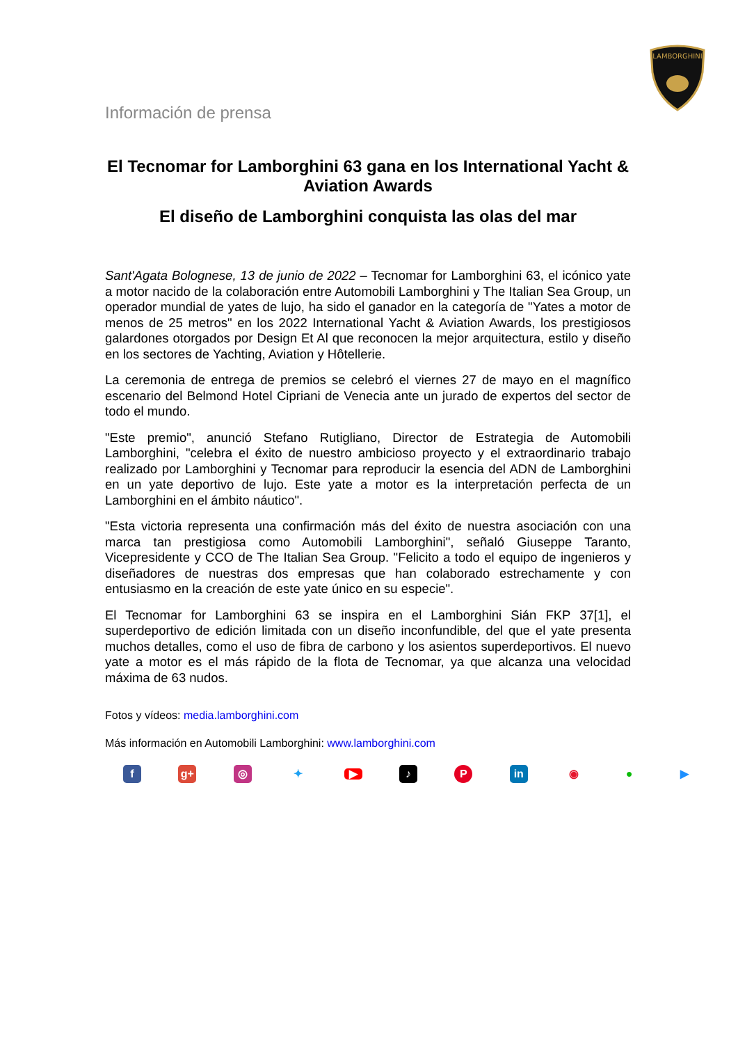LAMBORGHINI
Información de prensa
El Tecnomar for Lamborghini 63 gana en los International Yacht & Aviation Awards
El diseño de Lamborghini conquista las olas del mar
Sant'Agata Bolognese, 13 de junio de 2022 – Tecnomar for Lamborghini 63, el icónico yate a motor nacido de la colaboración entre Automobili Lamborghini y The Italian Sea Group, un operador mundial de yates de lujo, ha sido el ganador en la categoría de "Yates a motor de menos de 25 metros" en los 2022 International Yacht & Aviation Awards, los prestigiosos galardones otorgados por Design Et Al que reconocen la mejor arquitectura, estilo y diseño en los sectores de Yachting, Aviation y Hôtellerie.
La ceremonia de entrega de premios se celebró el viernes 27 de mayo en el magnífico escenario del Belmond Hotel Cipriani de Venecia ante un jurado de expertos del sector de todo el mundo.
"Este premio", anunció Stefano Rutigliano, Director de Estrategia de Automobili Lamborghini, "celebra el éxito de nuestro ambicioso proyecto y el extraordinario trabajo realizado por Lamborghini y Tecnomar para reproducir la esencia del ADN de Lamborghini en un yate deportivo de lujo. Este yate a motor es la interpretación perfecta de un Lamborghini en el ámbito náutico".
"Esta victoria representa una confirmación más del éxito de nuestra asociación con una marca tan prestigiosa como Automobili Lamborghini", señaló Giuseppe Taranto, Vicepresidente y CCO de The Italian Sea Group. "Felicito a todo el equipo de ingenieros y diseñadores de nuestras dos empresas que han colaborado estrechamente y con entusiasmo en la creación de este yate único en su especie".
El Tecnomar for Lamborghini 63 se inspira en el Lamborghini Sián FKP 37[1], el superdeportivo de edición limitada con un diseño inconfundible, del que el yate presenta muchos detalles, como el uso de fibra de carbono y los asientos superdeportivos. El nuevo yate a motor es el más rápido de la flota de Tecnomar, ya que alcanza una velocidad máxima de 63 nudos.
Fotos y vídeos: media.lamborghini.com
Más información en Automobili Lamborghini: www.lamborghini.com
fg+ ◎ ✦ ▶ ♪ P in ◉ ● ▶